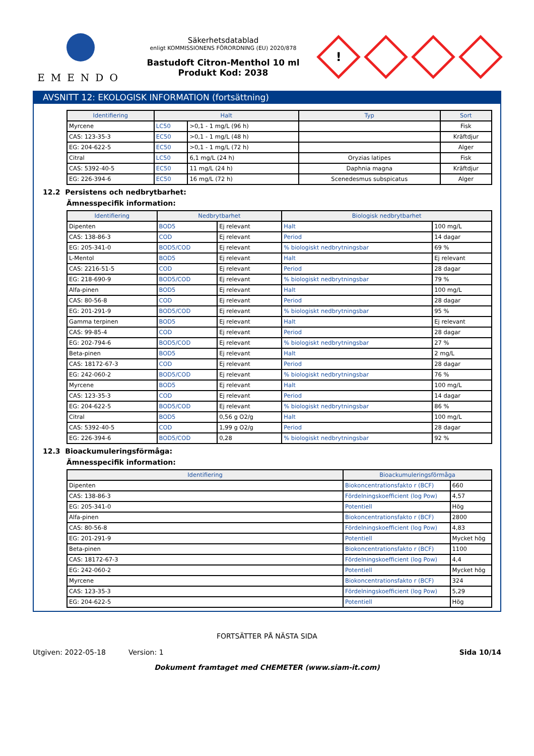EMENDO
Säkerhetsdatablad
enligt KOMMISSIONENS FÖRORDNING (EU) 2020/878
Bastudoft Citron-Menthol 10 ml
Produkt Kod: 2038
!
AVSNITT 12: EKOLOGISK INFORMATION (fortsättning)
| Identifiering | Halt | | Typ | Sort |
| --- | --- | --- | --- | --- |
| Myrcene | LC50 | >0,1 - 1 mg/L (96 h) | | Fisk |
| CAS: 123-35-3 | EC50 | >0,1 - 1 mg/L (48 h) | | Kräftdjur |
| EG: 204-622-5 | EC50 | >0,1 - 1 mg/L (72 h) | | Alger |
| Citral | LC50 | 6,1 mg/L (24 h) | Oryzias latipes | Fisk |
| CAS: 5392-40-5 | EC50 | 11 mg/L (24 h) | Daphnia magna | Kräftdjur |
| EG: 226-394-6 | EC50 | 16 mg/L (72 h) | Scenedesmus subspicatus | Alger |
12.2 Persistens och nedbrytbarhet:
Ämnesspecifik information:
| Identifiering | Nedbrytbarhet | | Biologisk nedbrytbarhet | |
| --- | --- | --- | --- | --- |
| Dipenten | BOD5 | Ej relevant | Halt | 100 mg/L |
| CAS: 138-86-3 | COD | Ej relevant | Period | 14 dagar |
| EG: 205-341-0 | BOD5/COD | Ej relevant | % biologiskt nedbrytningsbar | 69 % |
| L-Mentol | BOD5 | Ej relevant | Halt | Ej relevant |
| CAS: 2216-51-5 | COD | Ej relevant | Period | 28 dagar |
| EG: 218-690-9 | BOD5/COD | Ej relevant | % biologiskt nedbrytningsbar | 79 % |
| Alfa-pinen | BOD5 | Ej relevant | Halt | 100 mg/L |
| CAS: 80-56-8 | COD | Ej relevant | Period | 28 dagar |
| EG: 201-291-9 | BOD5/COD | Ej relevant | % biologiskt nedbrytningsbar | 95 % |
| Gamma terpinen | BOD5 | Ej relevant | Halt | Ej relevant |
| CAS: 99-85-4 | COD | Ej relevant | Period | 28 dagar |
| EG: 202-794-6 | BOD5/COD | Ej relevant | % biologiskt nedbrytningsbar | 27 % |
| Beta-pinen | BOD5 | Ej relevant | Halt | 2 mg/L |
| CAS: 18172-67-3 | COD | Ej relevant | Period | 28 dagar |
| EG: 242-060-2 | BOD5/COD | Ej relevant | % biologiskt nedbrytningsbar | 76 % |
| Myrcene | BOD5 | Ej relevant | Halt | 100 mg/L |
| CAS: 123-35-3 | COD | Ej relevant | Period | 14 dagar |
| EG: 204-622-5 | BOD5/COD | Ej relevant | % biologiskt nedbrytningsbar | 86 % |
| Citral | BOD5 | 0,56 g O2/g | Halt | 100 mg/L |
| CAS: 5392-40-5 | COD | 1,99 g O2/g | Period | 28 dagar |
| EG: 226-394-6 | BOD5/COD | 0,28 | % biologiskt nedbrytningsbar | 92 % |
12.3 Bioackumuleringsförmåga:
Ämnesspecifik information:
| Identifiering | Bioackumuleringsförmåga | |
| --- | --- | --- |
| Dipenten | Biokoncentrationsfakto r (BCF) | 660 |
| CAS: 138-86-3 | Fördelningskoefficient (log Pow) | 4,57 |
| EG: 205-341-0 | Potentiell | Hög |
| Alfa-pinen | Biokoncentrationsfakto r (BCF) | 2800 |
| CAS: 80-56-8 | Fördelningskoefficient (log Pow) | 4,83 |
| EG: 201-291-9 | Potentiell | Mycket hög |
| Beta-pinen | Biokoncentrationsfakto r (BCF) | 1100 |
| CAS: 18172-67-3 | Fördelningskoefficient (log Pow) | 4,4 |
| EG: 242-060-2 | Potentiell | Mycket hög |
| Myrcene | Biokoncentrationsfakto r (BCF) | 324 |
| CAS: 123-35-3 | Fördelningskoefficient (log Pow) | 5,29 |
| EG: 204-622-5 | Potentiell | Hög |
FORTSÄTTER PÅ NÄSTA SIDA
Utgiven: 2022-05-18 Version: 1 Sida 10/14
Dokument framtaget med CHEMETER (www.siam-it.com)